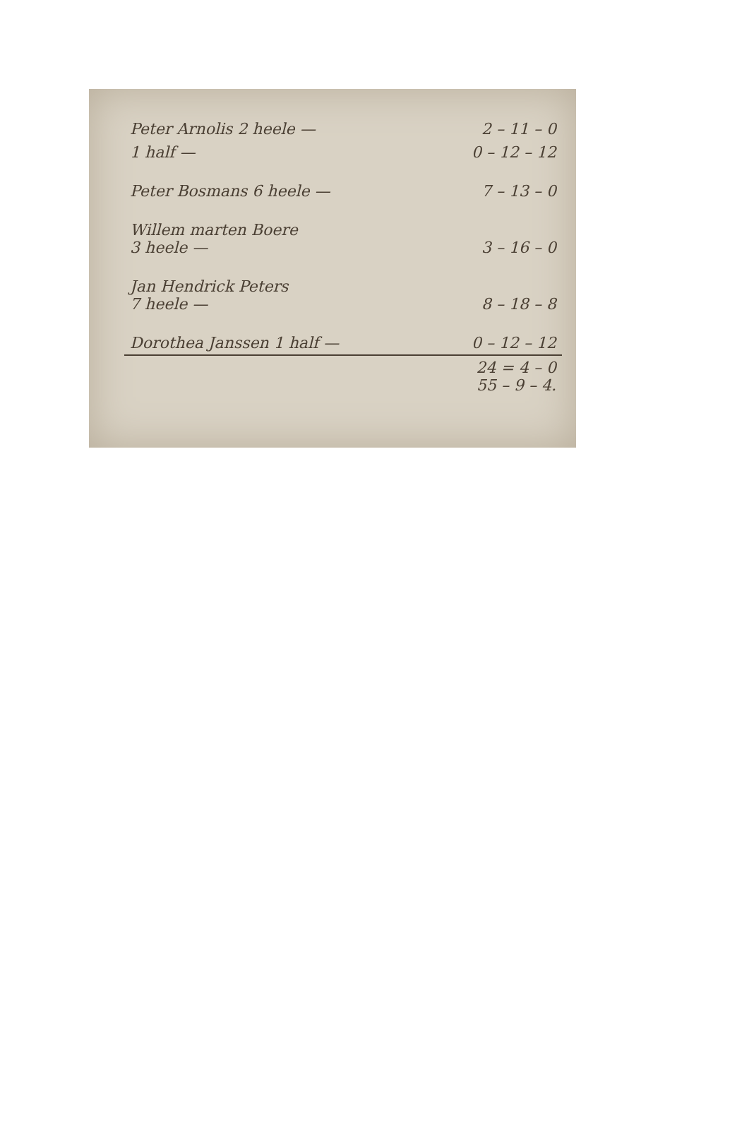| Peter Arnolis 2 heele — | 2 – 11 – 0 |
| 1 half — | 0 – 12 – 12 |
| Peter Bosmans 6 heele — | 7 – 13 – 0 |
| Willem marten Boere 3 heele — | 3 – 16 – 0 |
| Jan Hendrick Peters 7 heele — | 8 – 18 – 8 |
| Dorothea Janssen 1 half — | 0 – 12 – 12 |
| | 24 = 4 – 0 55 – 9 – 4. |